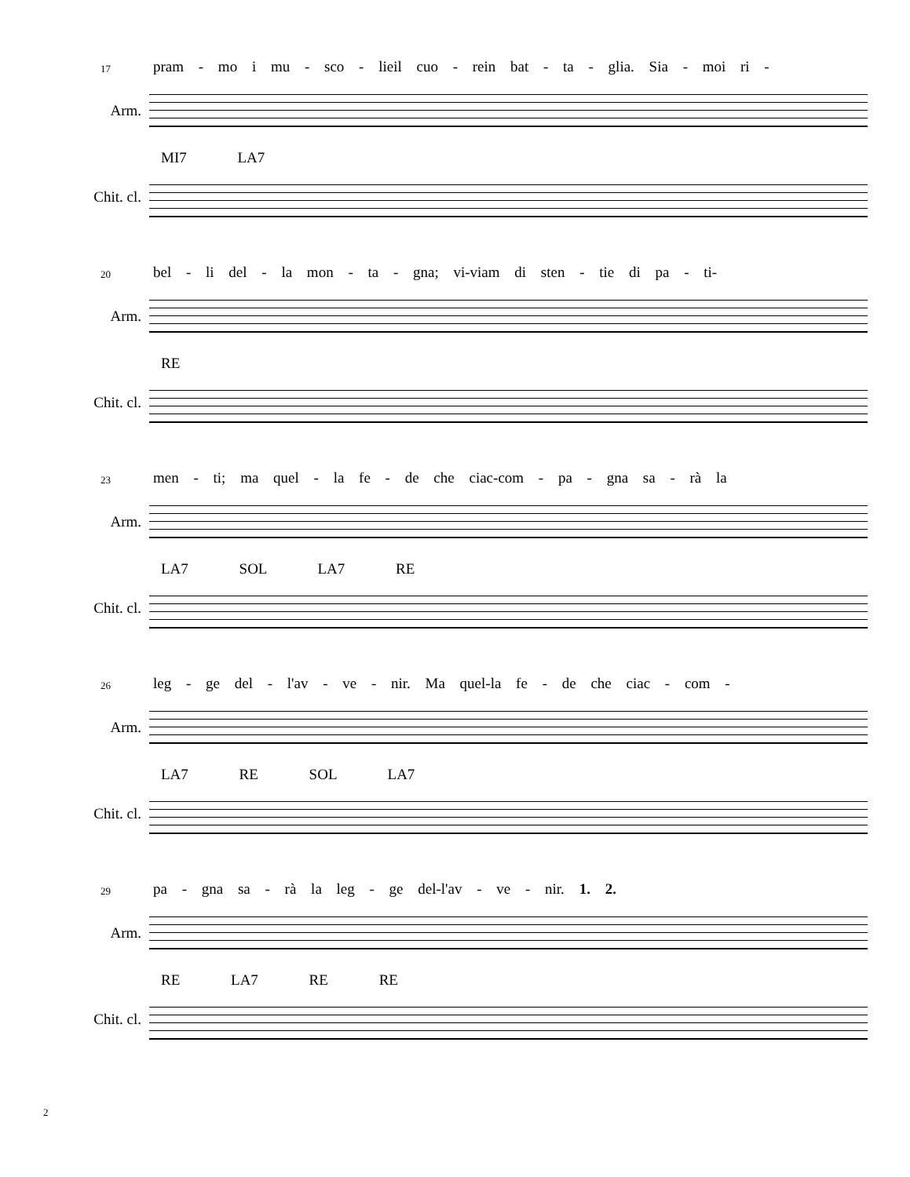17 pram - mo i mu - sco - lieil cuo - rein bat - ta - glia. Sia - moi ri -
Arm.
MI7 LA7
Chit. cl.
20 bel - li del - la mon - ta - gna; vi-viam di sten - tie di pa - ti-
Arm.
RE
Chit. cl.
23 men - ti; ma quel - la fe - de che ciac-com - pa - gna sa - rà la
Arm.
LA7 SOL LA7 RE
Chit. cl.
26 leg - ge del - l'av - ve - nir. Ma quel-la fe - de che ciac - com -
Arm.
LA7 RE SOL LA7
Chit. cl.
29 pa - gna sa - rà la leg - ge del-l'av - ve - nir. 1. 2.
Arm.
RE LA7 RE RE
Chit. cl.
2